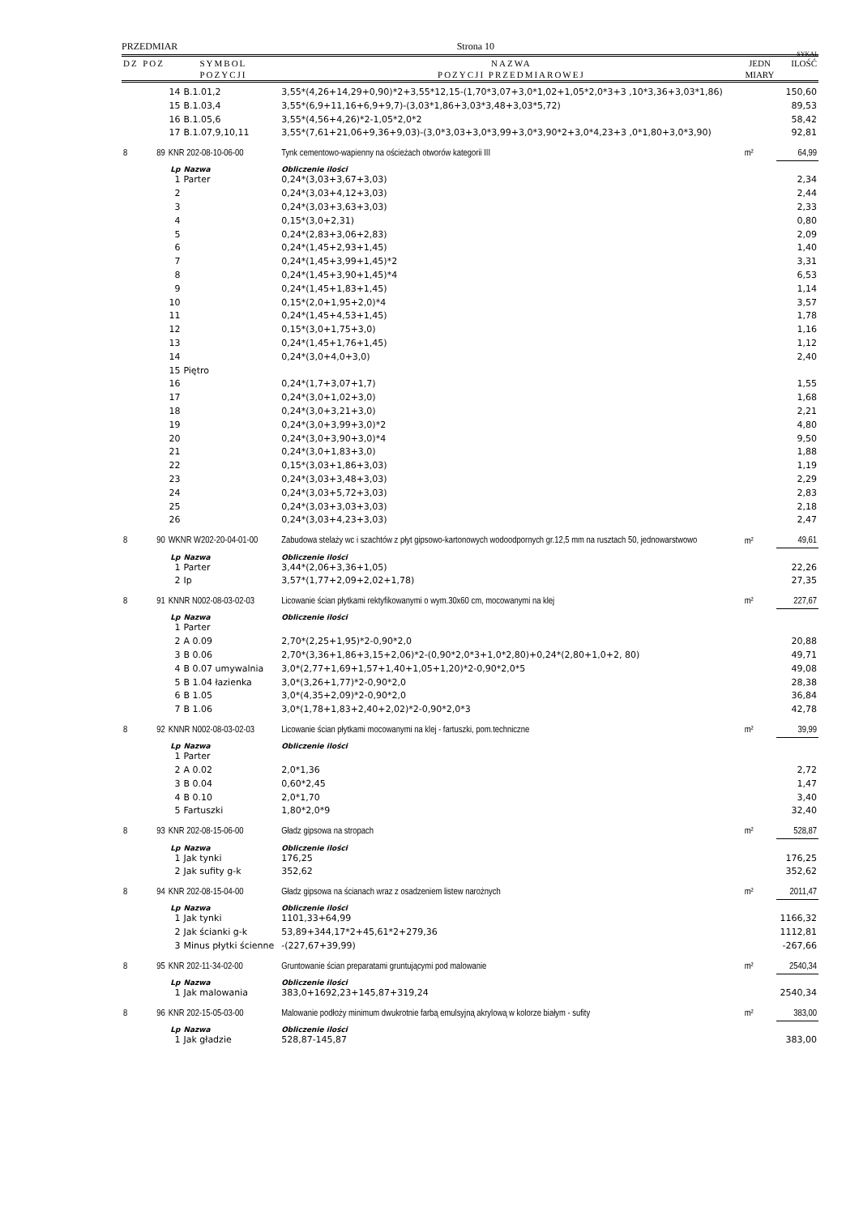PRZEDMIAR Strona 10
SYKAL
| DZ | POZ | SYMBOL POZYCJI | | NAZWA POZYCJI PRZEDMIAROWEJ | JEDN MIARY | ILOŚĆ |
| --- | --- | --- | --- | --- | --- | --- |
| | | 14 | B.1.01,2 | 3,55*(4,26+14,29+0,90)*2+3,55*12,15-(1,70*3,07+3,0*1,02+1,05*2,0*3+3 ,10*3,36+3,03*1,86) | | 150,60 |
| | | 15 | B.1.03,4 | 3,55*(6,9+11,16+6,9+9,7)-(3,03*1,86+3,03*3,48+3,03*5,72) | | 89,53 |
| | | 16 | B.1.05,6 | 3,55*(4,56+4,26)*2-1,05*2,0*2 | | 58,42 |
| | | 17 | B.1.07,9,10,11 | 3,55*(7,61+21,06+9,36+9,03)-(3,0*3,03+3,0*3,99+3,0*3,90*2+3,0*4,23+3 ,0*1,80+3,0*3,90) | | 92,81 |
| 8 | 89 | KNR 202-08-10-06-00 | | Tynk cementowo-wapienny na ościeżach otworów kategorii III | m² | 64,99 |
| | | Lp | Nazwa | Obliczenie ilości | | |
| | | 1 | Parter | 0,24*(3,03+3,67+3,03) | | 2,34 |
| | | 2 | | 0,24*(3,03+4,12+3,03) | | 2,44 |
| | | 3 | | 0,24*(3,03+3,63+3,03) | | 2,33 |
| | | 4 | | 0,15*(3,0+2,31) | | 0,80 |
| | | 5 | | 0,24*(2,83+3,06+2,83) | | 2,09 |
| | | 6 | | 0,24*(1,45+2,93+1,45) | | 1,40 |
| | | 7 | | 0,24*(1,45+3,99+1,45)*2 | | 3,31 |
| | | 8 | | 0,24*(1,45+3,90+1,45)*4 | | 6,53 |
| | | 9 | | 0,24*(1,45+1,83+1,45) | | 1,14 |
| | | 10 | | 0,15*(2,0+1,95+2,0)*4 | | 3,57 |
| | | 11 | | 0,24*(1,45+4,53+1,45) | | 1,78 |
| | | 12 | | 0,15*(3,0+1,75+3,0) | | 1,16 |
| | | 13 | | 0,24*(1,45+1,76+1,45) | | 1,12 |
| | | 14 | | 0,24*(3,0+4,0+3,0) | | 2,40 |
| | | 15 | Piętro | | | |
| | | 16 | | 0,24*(1,7+3,07+1,7) | | 1,55 |
| | | 17 | | 0,24*(3,0+1,02+3,0) | | 1,68 |
| | | 18 | | 0,24*(3,0+3,21+3,0) | | 2,21 |
| | | 19 | | 0,24*(3,0+3,99+3,0)*2 | | 4,80 |
| | | 20 | | 0,24*(3,0+3,90+3,0)*4 | | 9,50 |
| | | 21 | | 0,24*(3,0+1,83+3,0) | | 1,88 |
| | | 22 | | 0,15*(3,03+1,86+3,03) | | 1,19 |
| | | 23 | | 0,24*(3,03+3,48+3,03) | | 2,29 |
| | | 24 | | 0,24*(3,03+5,72+3,03) | | 2,83 |
| | | 25 | | 0,24*(3,03+3,03+3,03) | | 2,18 |
| | | 26 | | 0,24*(3,03+4,23+3,03) | | 2,47 |
| 8 | 90 | WKNR W202-20-04-01-00 | | Zabudowa stelaży wc i szachtów z płyt gipsowo-kartonowych wodoodpornych gr.12,5 mm na rusztach 50, jednowarstwowo | m² | 49,61 |
| | | Lp | Nazwa | Obliczenie ilości | | |
| | | 1 | Parter | 3,44*(2,06+3,36+1,05) | | 22,26 |
| | | 2 | Ip | 3,57*(1,77+2,09+2,02+1,78) | | 27,35 |
| 8 | 91 | KNNR N002-08-03-02-03 | | Licowanie ścian płytkami rektyfikowanymi o wym.30x60 cm, mocowanymi na klej | m² | 227,67 |
| | | Lp | Nazwa | Obliczenie ilości | | |
| | | 1 | Parter | | | |
| | | 2 | A 0.09 | 2,70*(2,25+1,95)*2-0,90*2,0 | | 20,88 |
| | | 3 | B 0.06 | 2,70*(3,36+1,86+3,15+2,06)*2-(0,90*2,0*3+1,0*2,80)+0,24*(2,80+1,0+2, 80) | | 49,71 |
| | | 4 | B 0.07 umywalnia | 3,0*(2,77+1,69+1,57+1,40+1,05+1,20)*2-0,90*2,0*5 | | 49,08 |
| | | 5 | B 1.04 łazienka | 3,0*(3,26+1,77)*2-0,90*2,0 | | 28,38 |
| | | 6 | B 1.05 | 3,0*(4,35+2,09)*2-0,90*2,0 | | 36,84 |
| | | 7 | B 1.06 | 3,0*(1,78+1,83+2,40+2,02)*2-0,90*2,0*3 | | 42,78 |
| 8 | 92 | KNNR N002-08-03-02-03 | | Licowanie ścian płytkami mocowanymi na klej - fartuszki, pom.techniczne | m² | 39,99 |
| | | Lp | Nazwa | Obliczenie ilości | | |
| | | 1 | Parter | | | |
| | | 2 | A 0.02 | 2,0*1,36 | | 2,72 |
| | | 3 | B 0.04 | 0,60*2,45 | | 1,47 |
| | | 4 | B 0.10 | 2,0*1,70 | | 3,40 |
| | | 5 | Fartuszki | 1,80*2,0*9 | | 32,40 |
| 8 | 93 | KNR 202-08-15-06-00 | | Gładz gipsowa na stropach | m² | 528,87 |
| | | Lp | Nazwa | Obliczenie ilości | | |
| | | 1 | Jak tynki | 176,25 | | 176,25 |
| | | 2 | Jak sufity g-k | 352,62 | | 352,62 |
| 8 | 94 | KNR 202-08-15-04-00 | | Gładz gipsowa na ścianach wraz z osadzeniem listew narożnych | m² | 2011,47 |
| | | Lp | Nazwa | Obliczenie ilości | | |
| | | 1 | Jak tynki | 1101,33+64,99 | | 1166,32 |
| | | 2 | Jak ścianki g-k | 53,89+344,17*2+45,61*2+279,36 | | 1112,81 |
| | | 3 | Minus płytki ścienne | -(227,67+39,99) | | -267,66 |
| 8 | 95 | KNR 202-11-34-02-00 | | Gruntowanie ścian preparatami gruntującymi pod malowanie | m² | 2540,34 |
| | | Lp | Nazwa | Obliczenie ilości | | |
| | | 1 | Jak malowania | 383,0+1692,23+145,87+319,24 | | 2540,34 |
| 8 | 96 | KNR 202-15-05-03-00 | | Malowanie podłoży minimum dwukrotnie farbą emulsyjną akrylową w kolorze białym - sufity | m² | 383,00 |
| | | Lp | Nazwa | Obliczenie ilości | | |
| | | 1 | Jak gładzie | 528,87-145,87 | | 383,00 |